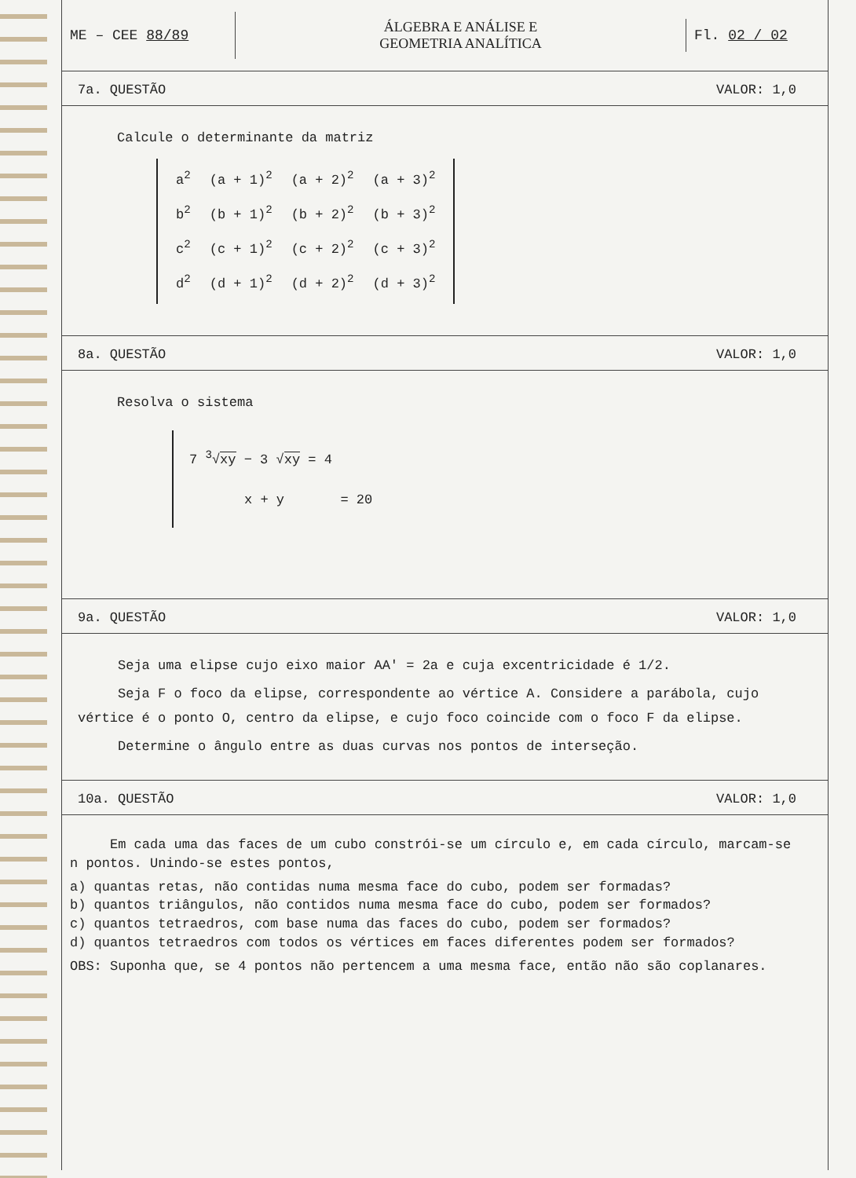ME – CEE 88/89
ÁLGEBRA E ANÁLISE E
GEOMETRIA ANALÍTICA
Fl. 02 / 02
7a. QUESTÃO VALOR: 1,0
Calcule o determinante da matriz
| a<sup>2</sup> | (a + 1)<sup>2</sup> | (a + 2)<sup>2</sup> | (a + 3)<sup>2</sup> |
| b<sup>2</sup> | (b + 1)<sup>2</sup> | (b + 2)<sup>2</sup> | (b + 3)<sup>2</sup> |
| c<sup>2</sup> | (c + 1)<sup>2</sup> | (c + 2)<sup>2</sup> | (c + 3)<sup>2</sup> |
| d<sup>2</sup> | (d + 1)<sup>2</sup> | (d + 2)<sup>2</sup> | (d + 3)<sup>2</sup> |
8a. QUESTÃO VALOR: 1,0
Resolva o sistema
7 <sup>3</sup>√xy − 3 √xy = 4
x + y = 20
9a. QUESTÃO VALOR: 1,0
Seja uma elipse cujo eixo maior AA' = 2a e cuja excentricidade é 1/2.
Seja F o foco da elipse, correspondente ao vértice A. Considere a parábola, cujo vértice é o ponto O, centro da elipse, e cujo foco coincide com o foco F da elipse.
Determine o ângulo entre as duas curvas nos pontos de interseção.
10a. QUESTÃO VALOR: 1,0
Em cada uma das faces de um cubo constrói-se um círculo e, em cada círculo, marcam-se n pontos. Unindo-se estes pontos,
a) quantas retas, não contidas numa mesma face do cubo, podem ser formadas?
b) quantos triângulos, não contidos numa mesma face do cubo, podem ser formados?
c) quantos tetraedros, com base numa das faces do cubo, podem ser formados?
d) quantos tetraedros com todos os vértices em faces diferentes podem ser formados?
OBS: Suponha que, se 4 pontos não pertencem a uma mesma face, então não são coplanares.